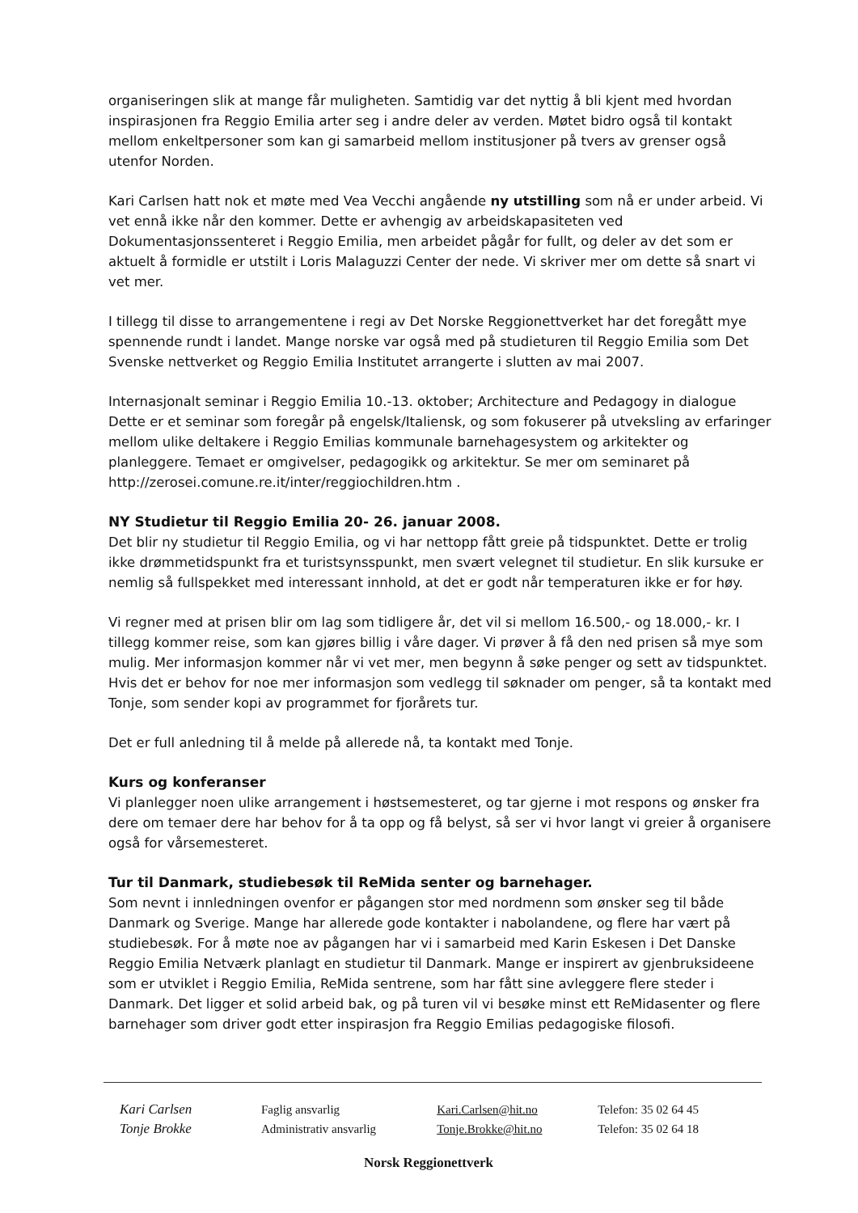organiseringen slik at mange får muligheten. Samtidig var det nyttig å bli kjent med hvordan inspirasjonen fra Reggio Emilia arter seg i andre deler av verden. Møtet bidro også til kontakt mellom enkeltpersoner som kan gi samarbeid mellom institusjoner på tvers av grenser også utenfor Norden.
Kari Carlsen hatt nok et møte med Vea Vecchi angående ny utstilling som nå er under arbeid. Vi vet ennå ikke når den kommer. Dette er avhengig av arbeidskapasiteten ved Dokumentasjonssenteret i Reggio Emilia, men arbeidet pågår for fullt, og deler av det som er aktuelt å formidle er utstilt i Loris Malaguzzi Center der nede. Vi skriver mer om dette så snart vi vet mer.
I tillegg til disse to arrangementene i regi av Det Norske Reggionettverket har det foregått mye spennende rundt i landet. Mange norske var også med på studieturen til Reggio Emilia som Det Svenske nettverket og Reggio Emilia Institutet arrangerte i slutten av mai 2007.
Internasjonalt seminar i Reggio Emilia 10.-13. oktober; Architecture and Pedagogy in dialogue Dette er et seminar som foregår på engelsk/Italiensk, og som fokuserer på utveksling av erfaringer mellom ulike deltakere i Reggio Emilias kommunale barnehagesystem og arkitekter og planleggere. Temaet er omgivelser, pedagogikk og arkitektur. Se mer om seminaret på http://zerosei.comune.re.it/inter/reggiochildren.htm .
NY Studietur til Reggio Emilia 20- 26. januar 2008.
Det blir ny studietur til Reggio Emilia, og vi har nettopp fått greie på tidspunktet. Dette er trolig ikke drømmetidspunkt fra et turistsynsspunkt, men svært velegnet til studietur. En slik kursuke er nemlig så fullspekket med interessant innhold, at det er godt når temperaturen ikke er for høy.
Vi regner med at prisen blir om lag som tidligere år, det vil si mellom 16.500,- og 18.000,- kr. I tillegg kommer reise, som kan gjøres billig i våre dager. Vi prøver å få den ned prisen så mye som mulig. Mer informasjon kommer når vi vet mer, men begynn å søke penger og sett av tidspunktet. Hvis det er behov for noe mer informasjon som vedlegg til søknader om penger, så ta kontakt med Tonje, som sender kopi av programmet for fjorårets tur.
Det er full anledning til å melde på allerede nå, ta kontakt med Tonje.
Kurs og konferanser
Vi planlegger noen ulike arrangement i høstsemesteret, og tar gjerne i mot respons og ønsker fra dere om temaer dere har behov for å ta opp og få belyst, så ser vi hvor langt vi greier å organisere også for vårsemesteret.
Tur til Danmark, studiebesøk til ReMida senter og barnehager.
Som nevnt i innledningen ovenfor er pågangen stor med nordmenn som ønsker seg til både Danmark og Sverige. Mange har allerede gode kontakter i nabolandene, og flere har vært på studiebesøk. For å møte noe av pågangen har vi i samarbeid med Karin Eskesen i Det Danske Reggio Emilia Netværk planlagt en studietur til Danmark. Mange er inspirert av gjenbruksideene som er utviklet i Reggio Emilia, ReMida sentrene, som har fått sine avleggere flere steder i Danmark. Det ligger et solid arbeid bak, og på turen vil vi besøke minst ett ReMidasenter og flere barnehager som driver godt etter inspirasjon fra Reggio Emilias pedagogiske filosofi.
| Kari Carlsen | Faglig ansvarlig | Kari.Carlsen@hit.no | Telefon: 35 02 64 45 |
| Tonje Brokke | Administrativ ansvarlig | Tonje.Brokke@hit.no | Telefon: 35 02 64 18 |
Norsk Reggionettverk